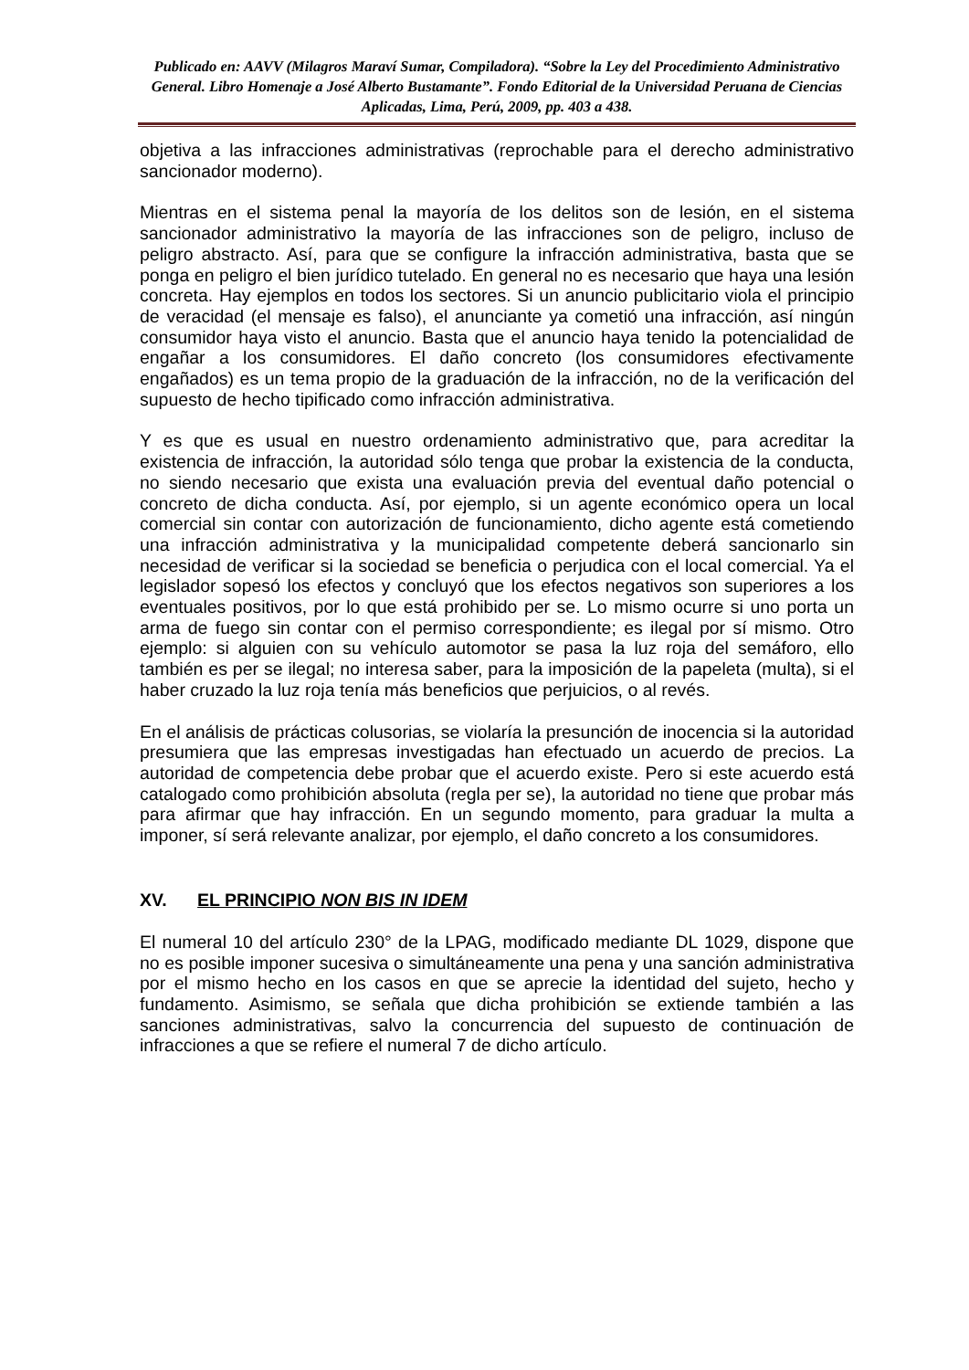Publicado en: AAVV (Milagros Maraví Sumar, Compiladora). “Sobre la Ley del Procedimiento Administrativo General. Libro Homenaje a José Alberto Bustamante”. Fondo Editorial de la Universidad Peruana de Ciencias Aplicadas, Lima, Perú, 2009, pp. 403 a 438.
objetiva a las infracciones administrativas (reprochable para el derecho administrativo sancionador moderno).
Mientras en el sistema penal la mayoría de los delitos son de lesión, en el sistema sancionador administrativo la mayoría de las infracciones son de peligro, incluso de peligro abstracto. Así, para que se configure la infracción administrativa, basta que se ponga en peligro el bien jurídico tutelado. En general no es necesario que haya una lesión concreta. Hay ejemplos en todos los sectores. Si un anuncio publicitario viola el principio de veracidad (el mensaje es falso), el anunciante ya cometió una infracción, así ningún consumidor haya visto el anuncio. Basta que el anuncio haya tenido la potencialidad de engañar a los consumidores. El daño concreto (los consumidores efectivamente engañados) es un tema propio de la graduación de la infracción, no de la verificación del supuesto de hecho tipificado como infracción administrativa.
Y es que es usual en nuestro ordenamiento administrativo que, para acreditar la existencia de infracción, la autoridad sólo tenga que probar la existencia de la conducta, no siendo necesario que exista una evaluación previa del eventual daño potencial o concreto de dicha conducta. Así, por ejemplo, si un agente económico opera un local comercial sin contar con autorización de funcionamiento, dicho agente está cometiendo una infracción administrativa y la municipalidad competente deberá sancionarlo sin necesidad de verificar si la sociedad se beneficia o perjudica con el local comercial. Ya el legislador sopesó los efectos y concluyó que los efectos negativos son superiores a los eventuales positivos, por lo que está prohibido per se. Lo mismo ocurre si uno porta un arma de fuego sin contar con el permiso correspondiente; es ilegal por sí mismo. Otro ejemplo: si alguien con su vehículo automotor se pasa la luz roja del semáforo, ello también es per se ilegal; no interesa saber, para la imposición de la papeleta (multa), si el haber cruzado la luz roja tenía más beneficios que perjuicios, o al revés.
En el análisis de prácticas colusorias, se violaría la presunción de inocencia si la autoridad presumiera que las empresas investigadas han efectuado un acuerdo de precios. La autoridad de competencia debe probar que el acuerdo existe. Pero si este acuerdo está catalogado como prohibición absoluta (regla per se), la autoridad no tiene que probar más para afirmar que hay infracción. En un segundo momento, para graduar la multa a imponer, sí será relevante analizar, por ejemplo, el daño concreto a los consumidores.
XV. EL PRINCIPIO NON BIS IN IDEM
El numeral 10 del artículo 230° de la LPAG, modificado mediante DL 1029, dispone que no es posible imponer sucesiva o simultáneamente una pena y una sanción administrativa por el mismo hecho en los casos en que se aprecie la identidad del sujeto, hecho y fundamento. Asimismo, se señala que dicha prohibición se extiende también a las sanciones administrativas, salvo la concurrencia del supuesto de continuación de infracciones a que se refiere el numeral 7 de dicho artículo.